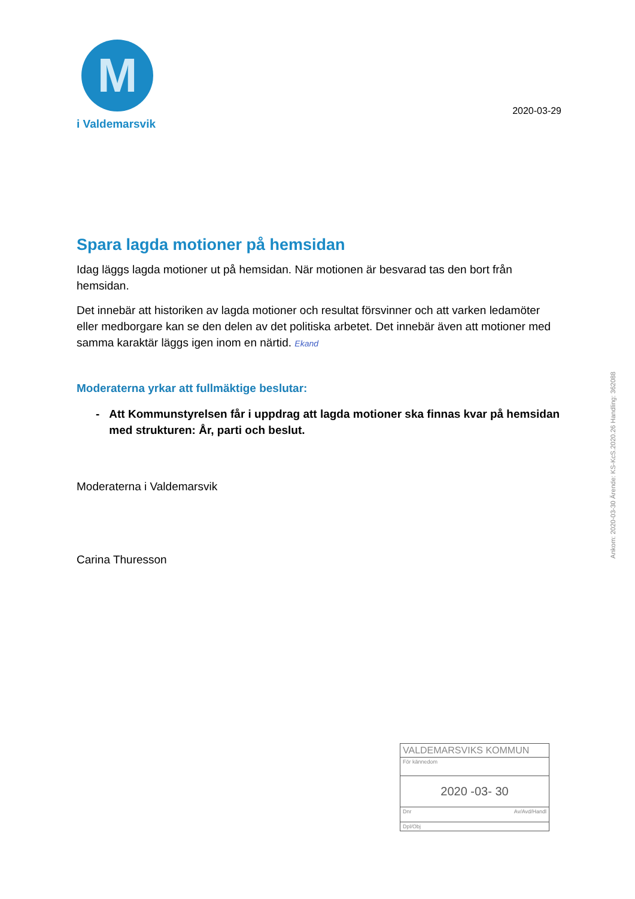M
i Valdemarsvik
2020-03-29
Spara lagda motioner på hemsidan
Idag läggs lagda motioner ut på hemsidan. När motionen är besvarad tas den bort från hemsidan.
Det innebär att historiken av lagda motioner och resultat försvinner och att varken ledamöter eller medborgare kan se den delen av det politiska arbetet. Det innebär även att motioner med samma karaktär läggs igen inom en närtid. Ekand
Moderaterna yrkar att fullmäktige beslutar:
- Att Kommunstyrelsen får i uppdrag att lagda motioner ska finnas kvar på hemsidan med strukturen: År, parti och beslut.
Moderaterna i Valdemarsvik
Carina Thuresson
Ankom: 2020-03-30 Ärende: KS-KcS.2020.26 Handling: 362088
VALDEMARSVIKS KOMMUN
För kännedom
2020 -03- 30
Dnr Av/Avd/Handl
Dpl/Obj